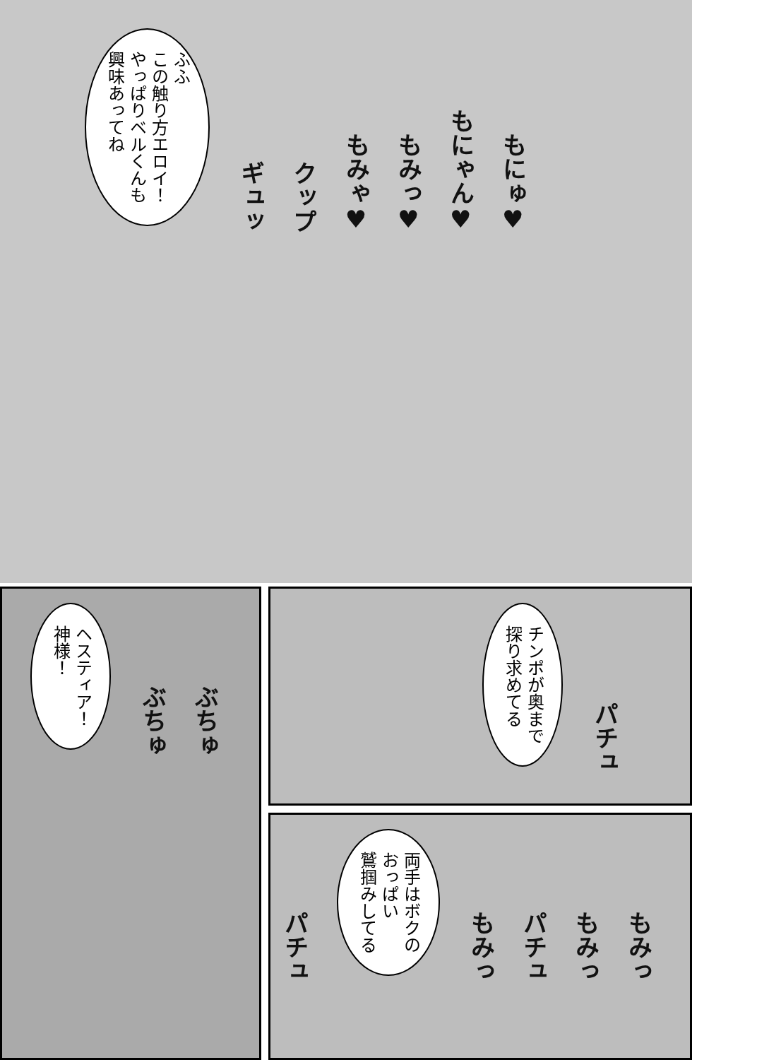ふふ
この触り方エロイ！
やっぱりベルくんも
興味あってね
ギュッ クップ もみゃ♥ もみっ♥ もにゃん♥ もにゅ♥
ヘスティア！
神様！
ぶちゅ ぶちゅ
チンポが奥まで
探り求めてる
パチュ
パチュ
両手はボクの
おっぱい
鷲掴みしてる
もみっ パチュ もみっ もみっ